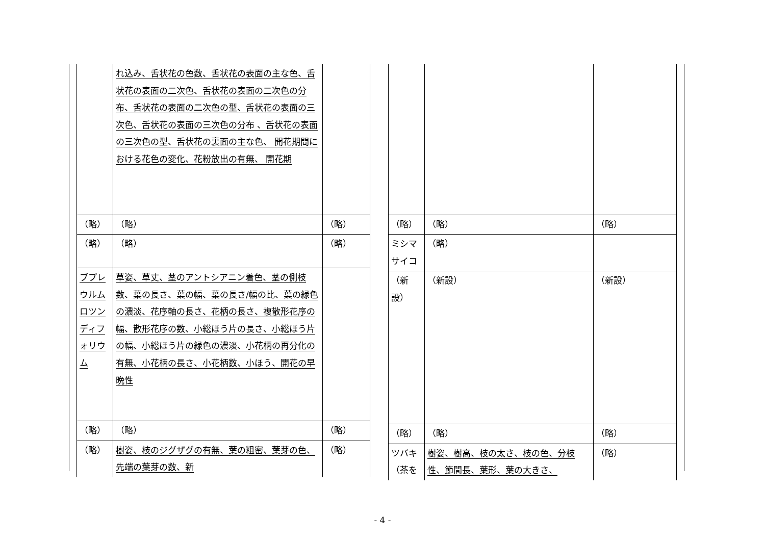| | れ込み、舌状花の色数、舌状花の表面の主な色、舌状花の表面の二次色、舌状花の表面の二次色の分布、舌状花の表面の二次色の型、舌状花の表面の三次色、舌状花の表面の三次色の分布 、舌状花の表面の三次色の型、舌状花の裏面の主な色、 開花期間における花色の変化、花粉放出の有無、 開花期 | |
| （略） | （略） | （略） |
| （略） | （略） | （略） |
| ブプレウルム ロツンディフォリウム | 草姿、草丈、茎のアントシアニン着色、茎の側枝数、葉の長さ、葉の幅、葉の長さ/幅の比、葉の緑色の濃淡、花序軸の長さ、花柄の長さ、複散形花序の幅、散形花序の数、小総ほう片の長さ、小総ほう片の幅、小総ほう片の緑色の濃淡、小花柄の再分化の有無、小花柄の長さ、小花柄数、小ほう、開花の早晩性 | |
| （略） | （略） | （略） |
| （略） | 樹姿、枝のジグザグの有無、葉の粗密、葉芽の色、先端の葉芽の数、新 | （略） |
| （略） | （略） | （略） |
| ミシマサイコ | （略） | |
| （新設） | （新設） | （新設） |
| （略） | （略） | （略） |
| ツバキ（茶を | 樹姿、樹高、枝の太さ、枝の色、分枝性、節間長、葉形、葉の大きさ、 | （略） |
- 4 -